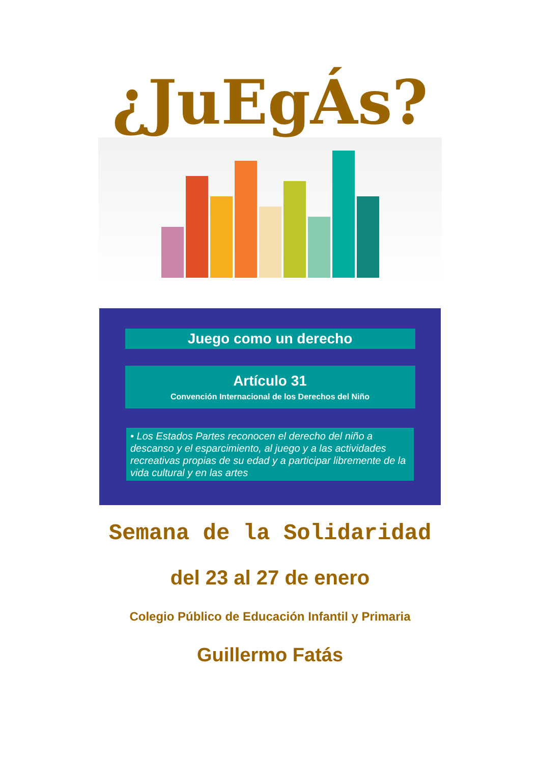¿JuEgÁs?
Juego como un derecho
Artículo 31
Convención Internacional de los Derechos del Niño
• Los Estados Partes reconocen el derecho del niño a descanso y el esparcimiento, al juego y a las actividades recreativas propias de su edad y a participar libremente de la vida cultural y en las artes
Semana de la Solidaridad
del 23 al 27 de enero
Colegio Público de Educación Infantil y Primaria
Guillermo Fatás